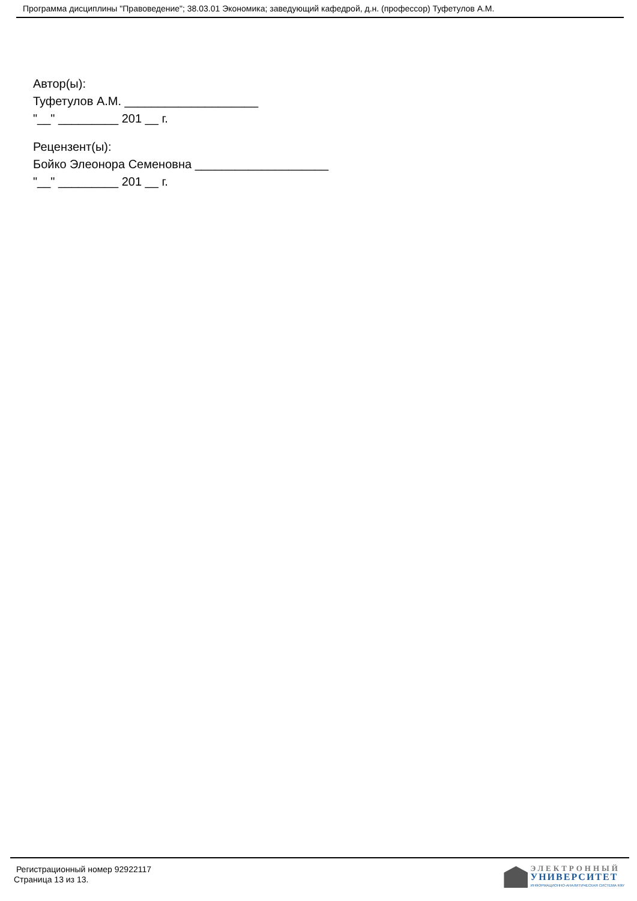Программа дисциплины "Правоведение"; 38.03.01 Экономика; заведующий кафедрой, д.н. (профессор) Туфетулов А.М.
Автор(ы):
Туфетулов А.М. ____________________
"__" _________ 201 __ г.
Рецензент(ы):
Бойко Элеонора Семеновна ____________________
"__" _________ 201 __ г.
Регистрационный номер 92922117
Страница 13 из 13.
ЭЛЕКТРОННЫЙ
УНИВЕРСИТЕТ
ИНФОРМАЦИОННО-АНАЛИТИЧЕСКАЯ СИСТЕМА КФУ